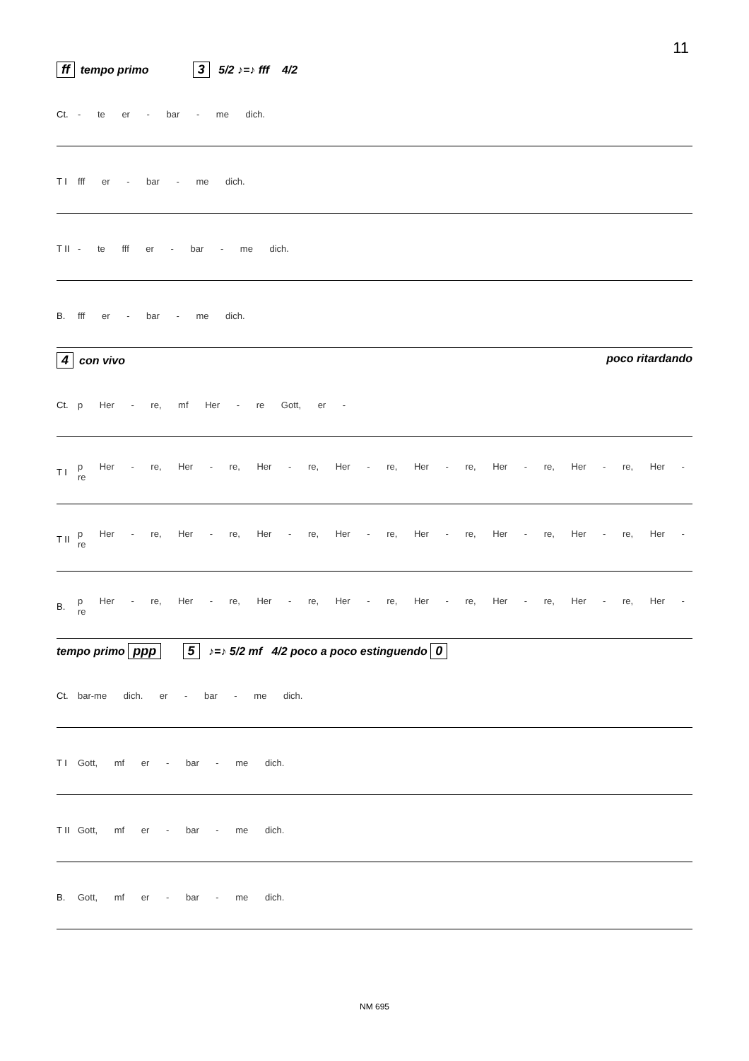11
ff tempo primo 3 5/2 ♪=♪ fff 4/2
Ct. - te er - bar - me dich.
T I fff er - bar - me dich.
T II - te fff er - bar - me dich.
B. fff er - bar - me dich.
4 con vivo poco ritardando
Ct. p Her - re, mf Her - re Gott, er -
T I p Her - re, Her - re, Her - re, Her - re, Her - re, Her - re, Her - re, Her - re
T II p Her - re, Her - re, Her - re, Her - re, Her - re, Her - re, Her - re, Her - re
B. p Her - re, Her - re, Her - re, Her - re, Her - re, Her - re, Her - re, Her - re
tempo primo ppp 5 ♪=♪ 5/2 mf 4/2 poco a poco estinguendo 0
Ct. bar-me dich. er - bar - me dich.
T I Gott, mf er - bar - me dich.
T II Gott, mf er - bar - me dich.
B. Gott, mf er - bar - me dich.
NM 695